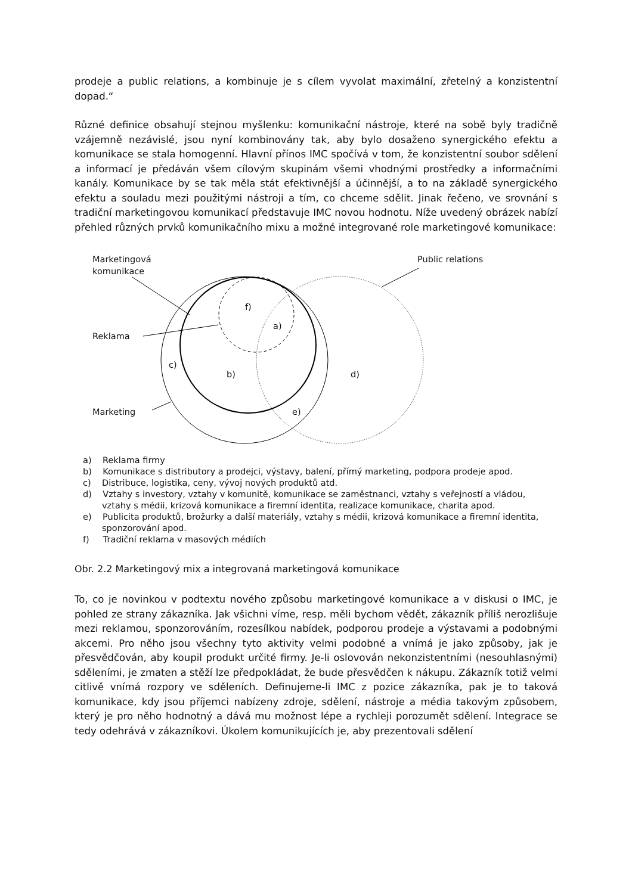prodeje a public relations, a kombinuje je s cílem vyvolat maximální, zřetelný a konzistentní dopad.“
Různé definice obsahují stejnou myšlenku: komunikační nástroje, které na sobě byly tradičně vzájemně nezávislé, jsou nyní kombinovány tak, aby bylo dosaženo synergického efektu a komunikace se stala homogenní. Hlavní přínos IMC spočívá v tom, že konzistentní soubor sdělení a informací je předáván všem cílovým skupinám všemi vhodnými prostředky a informačními kanály. Komunikace by se tak měla stát efektivnější a účinnější, a to na základě synergického efektu a souladu mezi použitými nástroji a tím, co chceme sdělit. Jinak řečeno, ve srovnání s tradiční marketingovou komunikací představuje IMC novou hodnotu. Níže uvedený obrázek nabízí přehled různých prvků komunikačního mixu a možné integrované role marketingové komunikace:
Marketingová
komunikace
Public relations
Reklama
Marketing
f)
a)
c)
b)
d)
e)
a) Reklama firmy
b) Komunikace s distributory a prodejci, výstavy, balení, přímý marketing, podpora prodeje apod.
c) Distribuce, logistika, ceny, vývoj nových produktů atd.
d) Vztahy s investory, vztahy v komunitě, komunikace se zaměstnanci, vztahy s veřejností a vládou, vztahy s médii, krizová komunikace a firemní identita, realizace komunikace, charita apod.
e) Publicita produktů, brožurky a další materiály, vztahy s médii, krizová komunikace a firemní identita, sponzorování apod.
f) Tradiční reklama v masových médiích
Obr. 2.2 Marketingový mix a integrovaná marketingová komunikace
To, co je novinkou v podtextu nového způsobu marketingové komunikace a v diskusi o IMC, je pohled ze strany zákazníka. Jak všichni víme, resp. měli bychom vědět, zákazník příliš nerozlišuje mezi reklamou, sponzorováním, rozesílkou nabídek, podporou prodeje a výstavami a podobnými akcemi. Pro něho jsou všechny tyto aktivity velmi podobné a vnímá je jako způsoby, jak je přesvědčován, aby koupil produkt určité firmy. Je-li oslovován nekonzistentními (nesouhlasnými) sděleními, je zmaten a stěží lze předpokládat, že bude přesvědčen k nákupu. Zákazník totiž velmi citlivě vnímá rozpory ve sděleních. Definujeme-li IMC z pozice zákazníka, pak je to taková komunikace, kdy jsou příjemci nabízeny zdroje, sdělení, nástroje a média takovým způsobem, který je pro něho hodnotný a dává mu možnost lépe a rychleji porozumět sdělení. Integrace se tedy odehrává v zákazníkovi. Úkolem komunikujících je, aby prezentovali sdělení